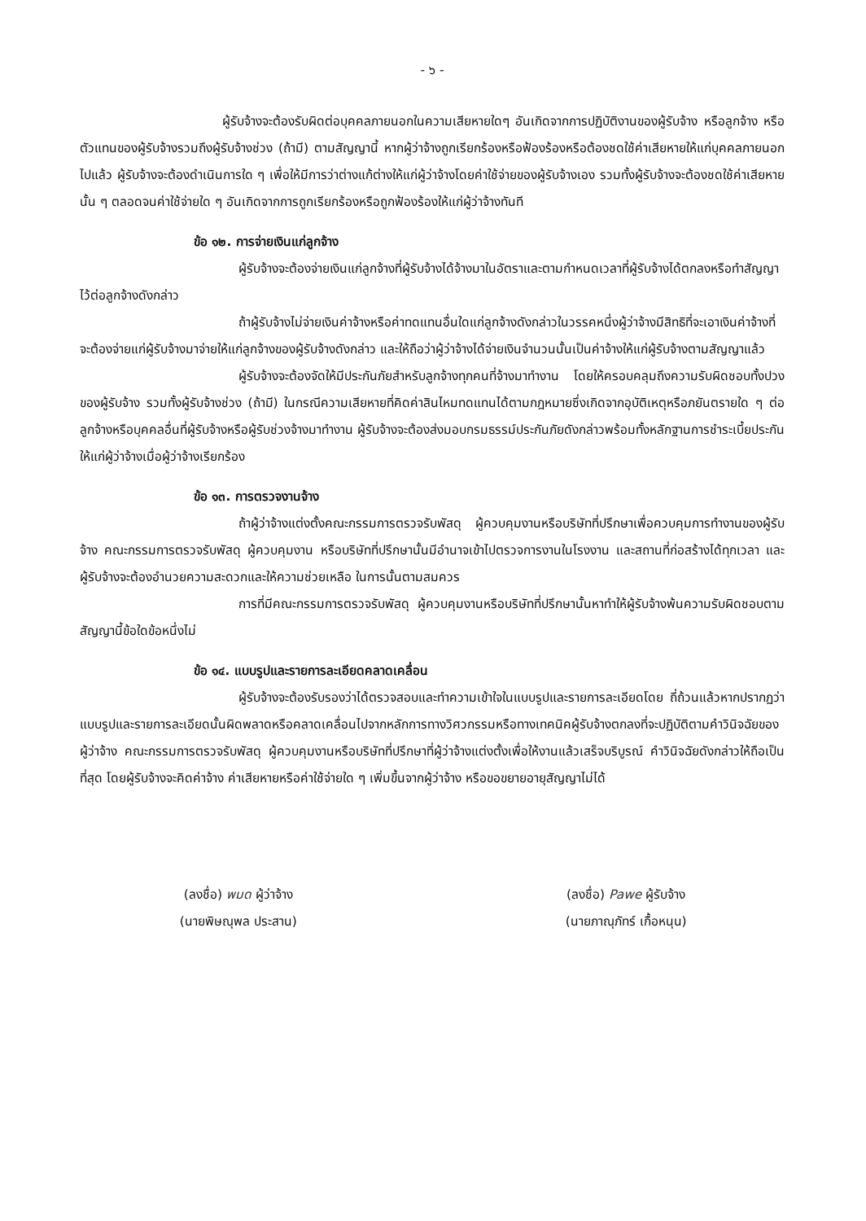- ๖ -
ผู้รับจ้างจะต้องรับผิดต่อบุคคลภายนอกในความเสียหายใดๆ อันเกิดจากการปฏิบัติงานของผู้รับจ้าง หรือลูกจ้าง หรือตัวแทนของผู้รับจ้างรวมถึงผู้รับจ้างช่วง (ถ้ามี) ตามสัญญานี้ หากผู้ว่าจ้างถูกเรียกร้องหรือฟ้องร้องหรือต้องชดใช้ค่าเสียหายให้แก่บุคคลภายนอกไปแล้ว ผู้รับจ้างจะต้องดำเนินการใด ๆ เพื่อให้มีการว่าต่างแก้ต่างให้แก่ผู้ว่าจ้างโดยค่าใช้จ่ายของผู้รับจ้างเอง รวมทั้งผู้รับจ้างจะต้องชดใช้ค่าเสียหายนั้น ๆ ตลอดจนค่าใช้จ่ายใด ๆ อันเกิดจากการถูกเรียกร้องหรือถูกฟ้องร้องให้แก่ผู้ว่าจ้างทันที
ข้อ ๑๒. การจ่ายเงินแก่ลูกจ้าง
ผู้รับจ้างจะต้องจ่ายเงินแก่ลูกจ้างที่ผู้รับจ้างได้จ้างมาในอัตราและตามกำหนดเวลาที่ผู้รับจ้างได้ตกลงหรือทำสัญญาไว้ต่อลูกจ้างดังกล่าว
ถ้าผู้รับจ้างไม่จ่ายเงินค่าจ้างหรือค่าทดแทนอื่นใดแก่ลูกจ้างดังกล่าวในวรรคหนึ่งผู้ว่าจ้างมีสิทธิที่จะเอาเงินค่าจ้างที่จะต้องจ่ายแก่ผู้รับจ้างมาจ่ายให้แก่ลูกจ้างของผู้รับจ้างดังกล่าว และให้ถือว่าผู้ว่าจ้างได้จ่ายเงินจำนวนนั้นเป็นค่าจ้างให้แก่ผู้รับจ้างตามสัญญาแล้ว
ผู้รับจ้างจะต้องจัดให้มีประกันภัยสำหรับลูกจ้างทุกคนที่จ้างมาทำงาน โดยให้ครอบคลุมถึงความรับผิดชอบทั้งปวงของผู้รับจ้าง รวมทั้งผู้รับจ้างช่วง (ถ้ามี) ในกรณีความเสียหายที่คิดค่าสินไหมทดแทนได้ตามกฎหมายซึ่งเกิดจากอุบัติเหตุหรือภยันตรายใด ๆ ต่อลูกจ้างหรือบุคคลอื่นที่ผู้รับจ้างหรือผู้รับช่วงจ้างมาทำงาน ผู้รับจ้างจะต้องส่งมอบกรมธรรม์ประกันภัยดังกล่าวพร้อมทั้งหลักฐานการชำระเบี้ยประกันให้แก่ผู้ว่าจ้างเมื่อผู้ว่าจ้างเรียกร้อง
ข้อ ๑๓. การตรวจงานจ้าง
ถ้าผู้ว่าจ้างแต่งตั้งคณะกรรมการตรวจรับพัสดุ ผู้ควบคุมงานหรือบริษัทที่ปรึกษาเพื่อควบคุมการทำงานของผู้รับจ้าง คณะกรรมการตรวจรับพัสดุ ผู้ควบคุมงาน หรือบริษัทที่ปรึกษานั้นมีอำนาจเข้าไปตรวจการงานในโรงงาน และสถานที่ก่อสร้างได้ทุกเวลา และผู้รับจ้างจะต้องอำนวยความสะดวกและให้ความช่วยเหลือ ในการนั้นตามสมควร
การที่มีคณะกรรมการตรวจรับพัสดุ ผู้ควบคุมงานหรือบริษัทที่ปรึกษานั้นหาทำให้ผู้รับจ้างพ้นความรับผิดชอบตามสัญญานี้ข้อใดข้อหนึ่งไม่
ข้อ ๑๔. แบบรูปและรายการละเอียดคลาดเคลื่อน
ผู้รับจ้างจะต้องรับรองว่าได้ตรวจสอบและทำความเข้าใจในแบบรูปและรายการละเอียดโดย ถี่ถ้วนแล้วหากปรากฏว่าแบบรูปและรายการละเอียดนั้นผิดพลาดหรือคลาดเคลื่อนไปจากหลักการทางวิศวกรรมหรือทางเทคนิคผู้รับจ้างตกลงที่จะปฏิบัติตามคำวินิจฉัยของผู้ว่าจ้าง คณะกรรมการตรวจรับพัสดุ ผู้ควบคุมงานหรือบริษัทที่ปรึกษาที่ผู้ว่าจ้างแต่งตั้งเพื่อให้งานแล้วเสร็จบริบูรณ์ คำวินิจฉัยดังกล่าวให้ถือเป็นที่สุด โดยผู้รับจ้างจะคิดค่าจ้าง ค่าเสียหายหรือค่าใช้จ่ายใด ๆ เพิ่มขึ้นจากผู้ว่าจ้าง หรือขอขยายอายุสัญญาไม่ได้
(ลงชื่อ) พมด ผู้ว่าจ้าง
(นายพิษณุพล ประสาน)
(ลงชื่อ) Pawe ผู้รับจ้าง
(นายภาณุภัทร์ เกื้อหนุน)